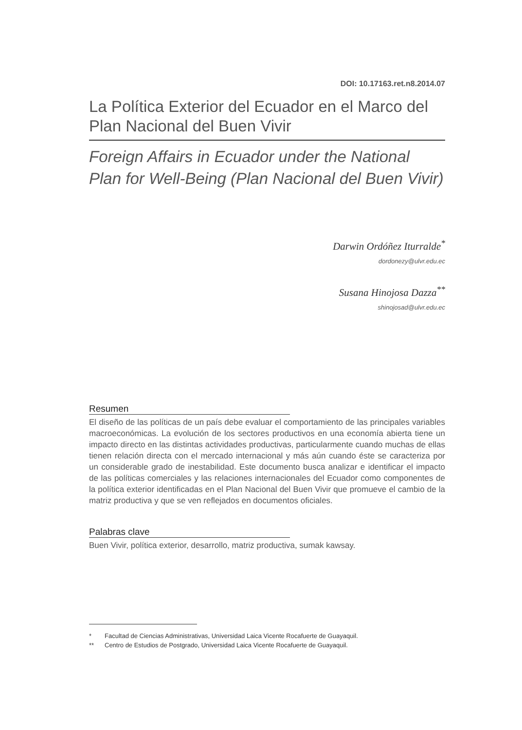DOI: 10.17163.ret.n8.2014.07
La Política Exterior del Ecuador en el Marco del Plan Nacional del Buen Vivir
Foreign Affairs in Ecuador under the National Plan for Well-Being (Plan Nacional del Buen Vivir)
Darwin Ordóñez Iturralde<sup>*</sup>
dordonezy@ulvr.edu.ec
Susana Hinojosa Dazza<sup>**</sup>
shinojosad@ulvr.edu.ec
Resumen
El diseño de las políticas de un país debe evaluar el comportamiento de las principales variables macroeconómicas. La evolución de los sectores productivos en una economía abierta tiene un impacto directo en las distintas actividades productivas, particularmente cuando muchas de ellas tienen relación directa con el mercado internacional y más aún cuando éste se caracteriza por un considerable grado de inestabilidad. Este documento busca analizar e identificar el impacto de las políticas comerciales y las relaciones internacionales del Ecuador como componentes de la política exterior identificadas en el Plan Nacional del Buen Vivir que promueve el cambio de la matriz productiva y que se ven reflejados en documentos oficiales.
Palabras clave
Buen Vivir, política exterior, desarrollo, matriz productiva, sumak kawsay.
* Facultad de Ciencias Administrativas, Universidad Laica Vicente Rocafuerte de Guayaquil.
** Centro de Estudios de Postgrado, Universidad Laica Vicente Rocafuerte de Guayaquil.